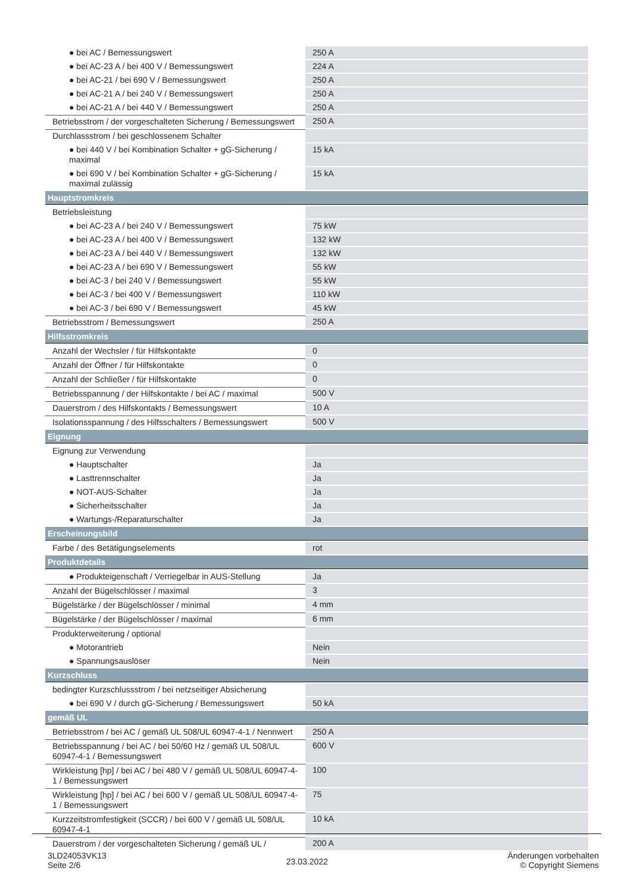| ● bei AC / Bemessungswert | 250 A |
| ● bei AC-23 A / bei 400 V / Bemessungswert | 224 A |
| ● bei AC-21 / bei 690 V / Bemessungswert | 250 A |
| ● bei AC-21 A / bei 240 V / Bemessungswert | 250 A |
| ● bei AC-21 A / bei 440 V / Bemessungswert | 250 A |
| Betriebsstrom / der vorgeschalteten Sicherung / Bemessungswert | 250 A |
| Durchlassstrom / bei geschlossenem Schalter | |
| ● bei 440 V / bei Kombination Schalter + gG-Sicherung / maximal | 15 kA |
| ● bei 690 V / bei Kombination Schalter + gG-Sicherung / maximal zulässig | 15 kA |
| Hauptstromkreis | |
| Betriebsleistung | |
| ● bei AC-23 A / bei 240 V / Bemessungswert | 75 kW |
| ● bei AC-23 A / bei 400 V / Bemessungswert | 132 kW |
| ● bei AC-23 A / bei 440 V / Bemessungswert | 132 kW |
| ● bei AC-23 A / bei 690 V / Bemessungswert | 55 kW |
| ● bei AC-3 / bei 240 V / Bemessungswert | 55 kW |
| ● bei AC-3 / bei 400 V / Bemessungswert | 110 kW |
| ● bei AC-3 / bei 690 V / Bemessungswert | 45 kW |
| Betriebsstrom / Bemessungswert | 250 A |
| Hilfsstromkreis | |
| Anzahl der Wechsler / für Hilfskontakte | 0 |
| Anzahl der Öffner / für Hilfskontakte | 0 |
| Anzahl der Schließer / für Hilfskontakte | 0 |
| Betriebsspannung / der Hilfskontakte / bei AC / maximal | 500 V |
| Dauerstrom / des Hilfskontakts / Bemessungswert | 10 A |
| Isolationsspannung / des Hilfsschalters / Bemessungswert | 500 V |
| Eignung | |
| Eignung zur Verwendung | |
| ● Hauptschalter | Ja |
| ● Lasttrennschalter | Ja |
| ● NOT-AUS-Schalter | Ja |
| ● Sicherheitsschalter | Ja |
| ● Wartungs-/Reparaturschalter | Ja |
| Erscheinungsbild | |
| Farbe / des Betätigungselements | rot |
| Produktdetails | |
| ● Produkteigenschaft / Verriegelbar in AUS-Stellung | Ja |
| Anzahl der Bügelschlösser / maximal | 3 |
| Bügelstärke / der Bügelschlösser / minimal | 4 mm |
| Bügelstärke / der Bügelschlösser / maximal | 6 mm |
| Produkterweiterung / optional | |
| ● Motorantrieb | Nein |
| ● Spannungsauslöser | Nein |
| Kurzschluss | |
| bedingter Kurzschlussstrom / bei netzseitiger Absicherung | |
| ● bei 690 V / durch gG-Sicherung / Bemessungswert | 50 kA |
| gemäß UL | |
| Betriebsstrom / bei AC / gemäß UL 508/UL 60947-4-1 / Nennwert | 250 A |
| Betriebsspannung / bei AC / bei 50/60 Hz / gemäß UL 508/UL 60947-4-1 / Bemessungswert | 600 V |
| Wirkleistung [hp] / bei AC / bei 480 V / gemäß UL 508/UL 60947-4-1 / Bemessungswert | 100 |
| Wirkleistung [hp] / bei AC / bei 600 V / gemäß UL 508/UL 60947-4-1 / Bemessungswert | 75 |
| Kurzzeitstromfestigkeit (SCCR) / bei 600 V / gemäß UL 508/UL 60947-4-1 | 10 kA |
| Dauerstrom / der vorgeschalteten Sicherung / gemäß UL / | 200 A |
3LD24053VK13
Seite 2/6
23.03.2022
Änderungen vorbehalten
© Copyright Siemens